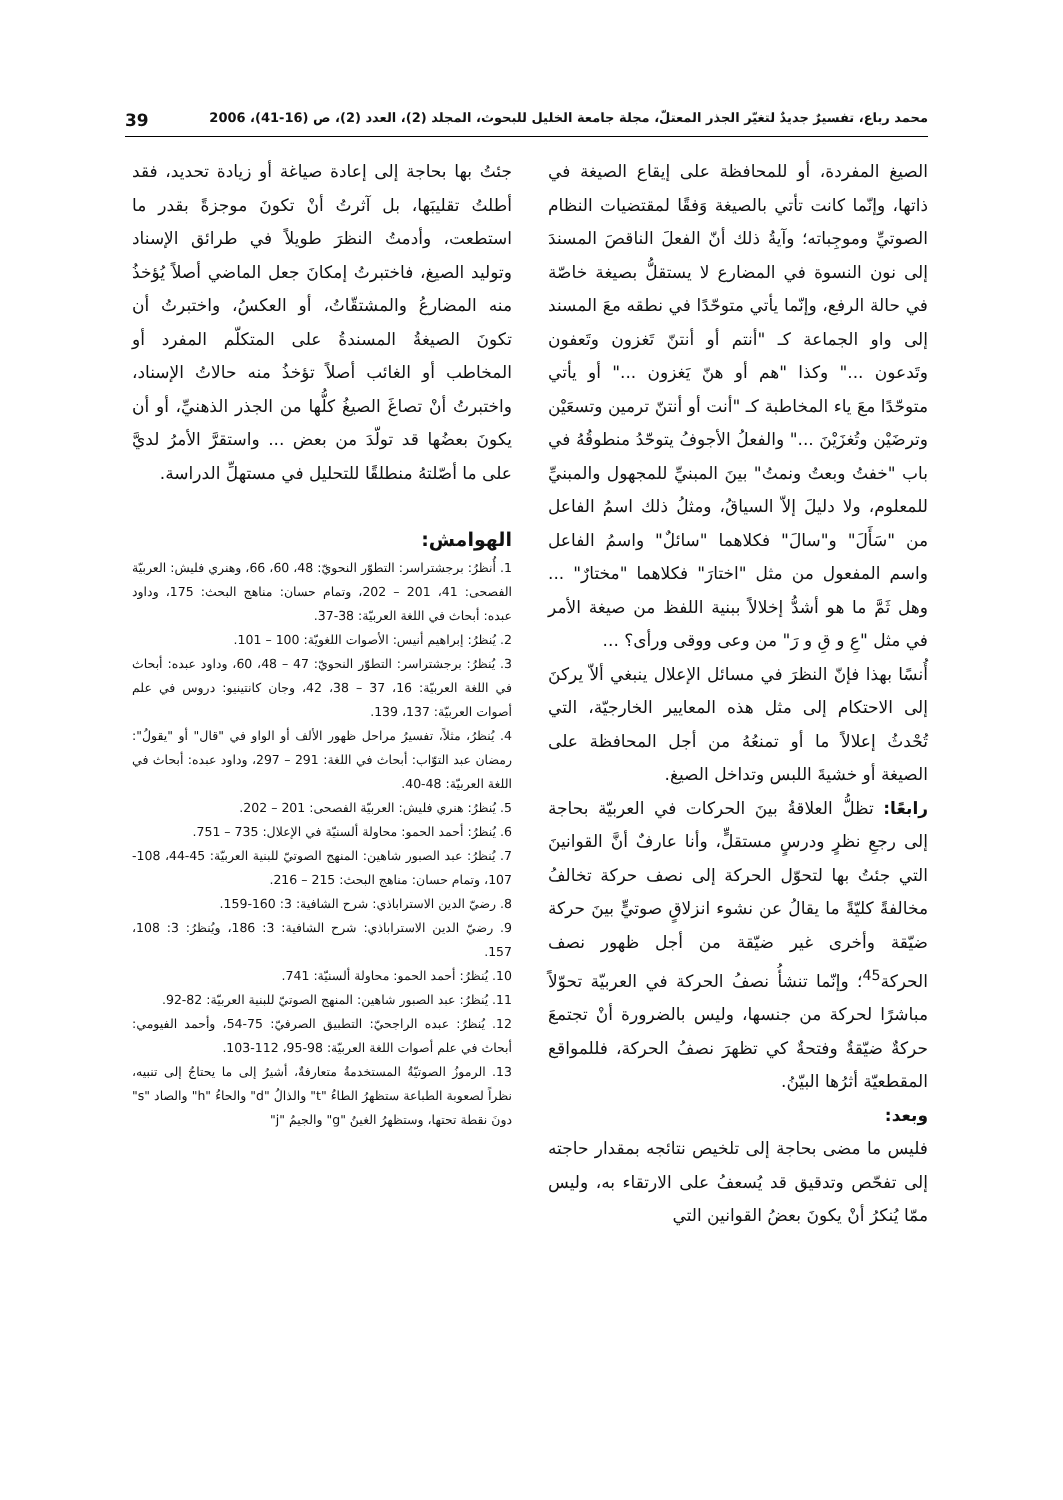محمد رباع، تفسيرٌ جديدٌ لتغيّر الجذر المعتلّ، مجلة جامعة الخليل للبحوث، المجلد (2)، العدد (2)، ص (16-41)، 2006 39
الصيغ المفردة، أو للمحافظة على إيقاع الصيغة في ذاتها، وإنّما كانت تأتي بالصيغة وَفقًا لمقتضيات النظام الصوتيِّ وموجِباته؛ وآيةُ ذلك أنّ الفعلَ الناقصَ المسندَ إلى نون النسوة في المضارع لا يستقلُّ بصيغة خاصّة في حالة الرفع، وإنّما يأتي متوحّدًا في نطقه معَ المسند إلى واو الجماعة كـ "أنتم أو أنتنّ تَغزون وتَعفون وتَدعون ..." وكذا "هم أو هنّ يَغزون ..." أو يأتي متوحّدًا معَ ياء المخاطبة كـ "أنت أو أنتنّ ترمين وتسعَيْن وترضَيْن وتُغزَيْنَ ..." والفعلُ الأجوفُ يتوحّدُ منطوقُهُ في باب "خفتُ وبعتُ ونمتُ" بينَ المبنيِّ للمجهول والمبنيِّ للمعلوم، ولا دليلَ إلاّ السياقُ، ومثلُ ذلك اسمُ الفاعل من "سَأَلَ" و"سالَ" فكلاهما "سائلٌ" واسمُ الفاعل واسم المفعول من مثل "اختارَ" فكلاهما "مختارٌ" ... وهل ثَمَّ ما هو أشدُّ إخلالاً ببنية اللفظ من صيغة الأمر في مثل "عِ و قِ و رَ" من وعى ووقى ورأى؟ ...
أُنسًا بهذا فإنّ النظرَ في مسائل الإعلال ينبغي ألاّ يركنَ إلى الاحتكام إلى مثل هذه المعايير الخارجيّة، التي تُحْدثُ إعلالاً ما أو تمنعُهُ من أجل المحافظة على الصيغة أو خشيةَ اللبس وتداخل الصيغ.
رابعًا: تظلُّ العلاقةُ بينَ الحركات في العربيّة بحاجة إلى رجعِ نظرٍ ودرسٍ مستقلٍّ، وأنا عارفٌ أنَّ القوانينَ التي جئتُ بها لتحوّل الحركة إلى نصف حركة تخالفُ مخالفةً كليّةً ما يقالُ عن نشوء انزلاقٍ صوتيٍّ بينَ حركة ضيّقة وأخرى غير ضيّقة من أجل ظهور نصف الحركة<sup>45</sup>؛ وإنّما تنشأُ نصفُ الحركة في العربيّة تحوّلاً مباشرًا لحركة من جنسها، وليس بالضرورة أنْ تجتمعَ حركةٌ ضيّقةٌ وفتحةٌ كي تظهرَ نصفُ الحركة، فللمواقع المقطعيّة أثرُها البيّنُ.
وبعد:
فليس ما مضى بحاجة إلى تلخيص نتائجه بمقدار حاجته إلى تفحّص وتدقيق قد يُسعفُ على الارتقاء به، وليس ممّا يُنكرُ أنْ يكونَ بعضُ القوانين التي
جئتُ بها بحاجة إلى إعادة صياغة أو زيادة تحديد، فقد أطلتُ تقليبَها، بل آثرتُ أنْ تكونَ موجزةً بقدر ما استطعت، وأدمتُ النظرَ طويلاً في طرائق الإسناد وتوليد الصيغ، فاختبرتُ إمكانَ جعل الماضي أصلاً يُؤخذُ منه المضارعُ والمشتقّاتُ، أو العكسُ، واختبرتُ أن تكونَ الصيغةُ المسندةُ على المتكلّم المفرد أو المخاطب أو الغائب أصلاً تؤخذُ منه حالاتُ الإسناد، واختبرتُ أنْ تصاغَ الصيغُ كلُّها من الجذر الذهنيِّ، أو أن يكونَ بعضُها قد تولّدَ من بعض ... واستقرَّ الأمرُ لديَّ على ما أصّلتهُ منطلقًا للتحليل في مستهلِّ الدراسة.
الهوامش:
1. أُنظرُ: برجشتراسر: التطوّر النحويّ: 48، 60، 66، وهنري فليش: العربيّة الفصحى: 41، 201 – 202، وتمام حسان: مناهج البحث: 175، وداود عبده: أبحاث في اللغة العربيّة: 38-37.
2. يُنظرُ: إبراهيم أنيس: الأصوات اللغويّة: 100 – 101.
3. يُنظرُ: برجشتراسر: التطوّر النحويّ: 47 – 48، 60، وداود عبده: أبحاث في اللغة العربيّة: 16، 37 – 38، 42، وجان كانتينيو: دروس في علم أصوات العربيّة: 137، 139.
4. يُنظرُ، مثلاً، تفسيرُ مراحل ظهور الألف أو الواو في "قال" أو "يقولُ": رمضان عبد التوّاب: أبحاث في اللغة: 291 – 297، وداود عبده: أبحاث في اللغة العربيّة: 48-40.
5. يُنظرُ: هنري فليش: العربيّة الفصحى: 201 – 202.
6. يُنظرُ: أحمد الحمو: محاولة ألسنيّة في الإعلال: 735 – 751.
7. يُنظرُ: عبد الصبور شاهين: المنهج الصوتيّ للبنية العربيّة: 45-44، 108-107، وتمام حسان: مناهج البحث: 215 – 216.
8. رضيّ الدين الاستراباذي: شرح الشافية: 3: 160-159.
9. رضيّ الدين الاستراباذي: شرح الشافية: 3: 186، ويُنظرُ: 3: 108، 157.
10. يُنظرُ: أحمد الحمو: محاولة ألسنيّة: 741.
11. يُنظرُ: عبد الصبور شاهين: المنهج الصوتيّ للبنية العربيّة: 82-92.
12. يُنظرُ: عبده الراجحيّ: التطبيق الصرفيّ: 75-54، وأحمد الفيومي: أبحاث في علم أصوات اللغة العربيّة: 98-95، 112-103.
13. الرموزُ الصوتيّةُ المستخدمةُ متعارفةٌ، أشيرُ إلى ما يحتاجُ إلى تنبيه، نظراً لصعوبة الطباعة ستظهرُ الطاءُ "t" والذالُ "d" والحاءُ "h" والصاد "s" دونَ نقطة تحتها، وستظهرُ الغينُ "g" والجيمُ "j"